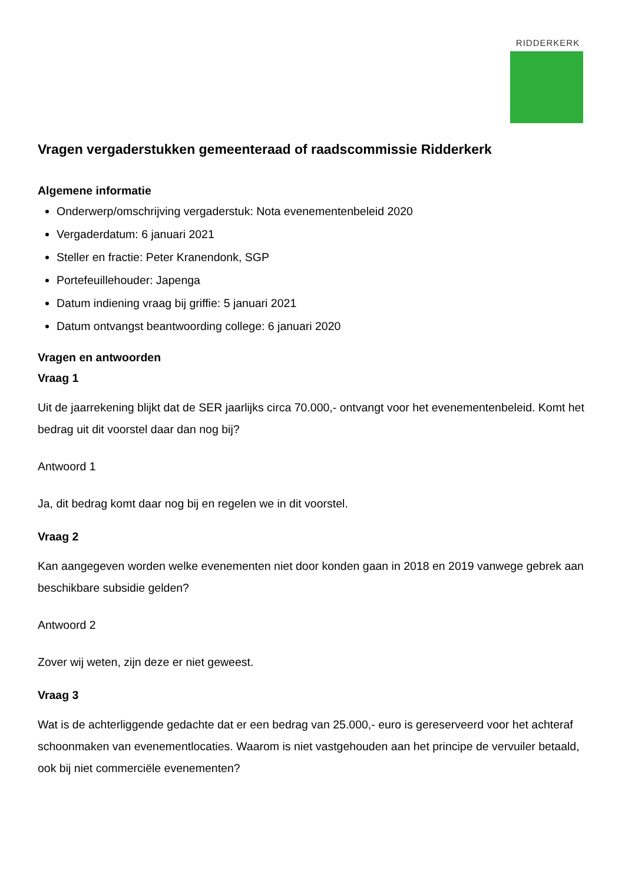RIDDERKERK
Vragen vergaderstukken gemeenteraad of raadscommissie Ridderkerk
Algemene informatie
Onderwerp/omschrijving vergaderstuk: Nota evenementenbeleid 2020
Vergaderdatum: 6 januari 2021
Steller en fractie: Peter Kranendonk, SGP
Portefeuillehouder: Japenga
Datum indiening vraag bij griffie: 5 januari 2021
Datum ontvangst beantwoording college: 6 januari 2020
Vragen en antwoorden
Vraag 1
Uit de jaarrekening blijkt dat de SER jaarlijks circa 70.000,- ontvangt voor het evenementenbeleid. Komt het bedrag uit dit voorstel daar dan nog bij?
Antwoord 1
Ja, dit bedrag komt daar nog bij en regelen we in dit voorstel.
Vraag 2
Kan aangegeven worden welke evenementen niet door konden gaan in 2018 en 2019 vanwege gebrek aan beschikbare subsidie gelden?
Antwoord 2
Zover wij weten, zijn deze er niet geweest.
Vraag 3
Wat is de achterliggende gedachte dat er een bedrag van 25.000,- euro is gereserveerd voor het achteraf schoonmaken van evenementlocaties. Waarom is niet vastgehouden aan het principe de vervuiler betaald, ook bij niet commerciële evenementen?